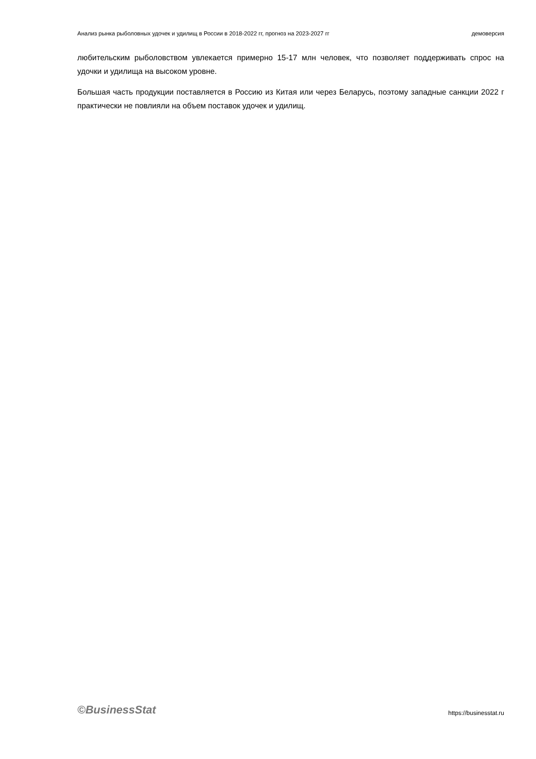Анализ рынка рыболовных удочек и удилищ в России в 2018-2022 гг, прогноз на 2023-2027 гг демоверсия
любительским рыболовством увлекается примерно 15-17 млн человек, что позволяет поддерживать спрос на удочки и удилища на высоком уровне.
Большая часть продукции поставляется в Россию из Китая или через Беларусь, поэтому западные санкции 2022 г практически не повлияли на объем поставок удочек и удилищ.
©BusinessStat https://businesstat.ru